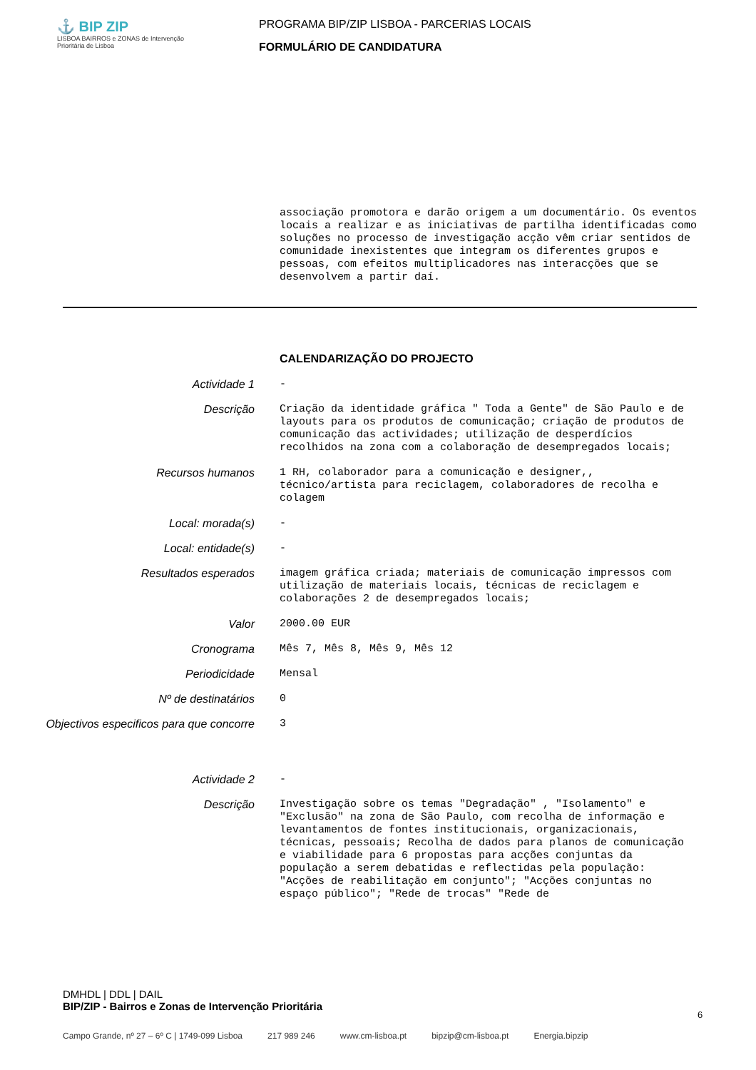⚓ BIP ZIP
LISBOA BAIRROS e ZONAS de Intervenção Prioritária de Lisboa
PROGRAMA BIP/ZIP LISBOA - PARCERIAS LOCAIS
FORMULÁRIO DE CANDIDATURA
associação promotora e darão origem a um documentário. Os eventos locais a realizar e as iniciativas de partilha identificadas como soluções no processo de investigação acção vêm criar sentidos de comunidade inexistentes que integram os diferentes grupos e pessoas, com efeitos multiplicadores nas interacções que se desenvolvem a partir daí.
CALENDARIZAÇÃO DO PROJECTO
Actividade 1
-
Descrição
Criação da identidade gráfica " Toda a Gente" de São Paulo e de layouts para os produtos de comunicação; criação de produtos de comunicação das actividades; utilização de desperdícios recolhidos na zona com a colaboração de desempregados locais;
Recursos humanos
1 RH, colaborador para a comunicação e designer,, técnico/artista para reciclagem, colaboradores de recolha e colagem
Local: morada(s)
-
Local: entidade(s)
-
Resultados esperados
imagem gráfica criada; materiais de comunicação impressos com utilização de materiais locais, técnicas de reciclagem e colaborações 2 de desempregados locais;
Valor
2000.00 EUR
Cronograma
Mês 7, Mês 8, Mês 9, Mês 12
Periodicidade
Mensal
Nº de destinatários
0
Objectivos especificos para que concorre
3
Actividade 2
-
Descrição
Investigação sobre os temas "Degradação" , "Isolamento" e "Exclusão" na zona de São Paulo, com recolha de informação e levantamentos de fontes institucionais, organizacionais, técnicas, pessoais; Recolha de dados para planos de comunicação e viabilidade para 6 propostas para acções conjuntas da população a serem debatidas e reflectidas pela população: "Acções de reabilitação em conjunto"; "Acções conjuntas no espaço público"; "Rede de trocas" "Rede de
DMHDL | DDL | DAIL
BIP/ZIP - Bairros e Zonas de Intervenção Prioritária
6
Campo Grande, nº 27 – 6º C | 1749-099 Lisboa 217 989 246 www.cm-lisboa.pt bipzip@cm-lisboa.pt Energia.bipzip